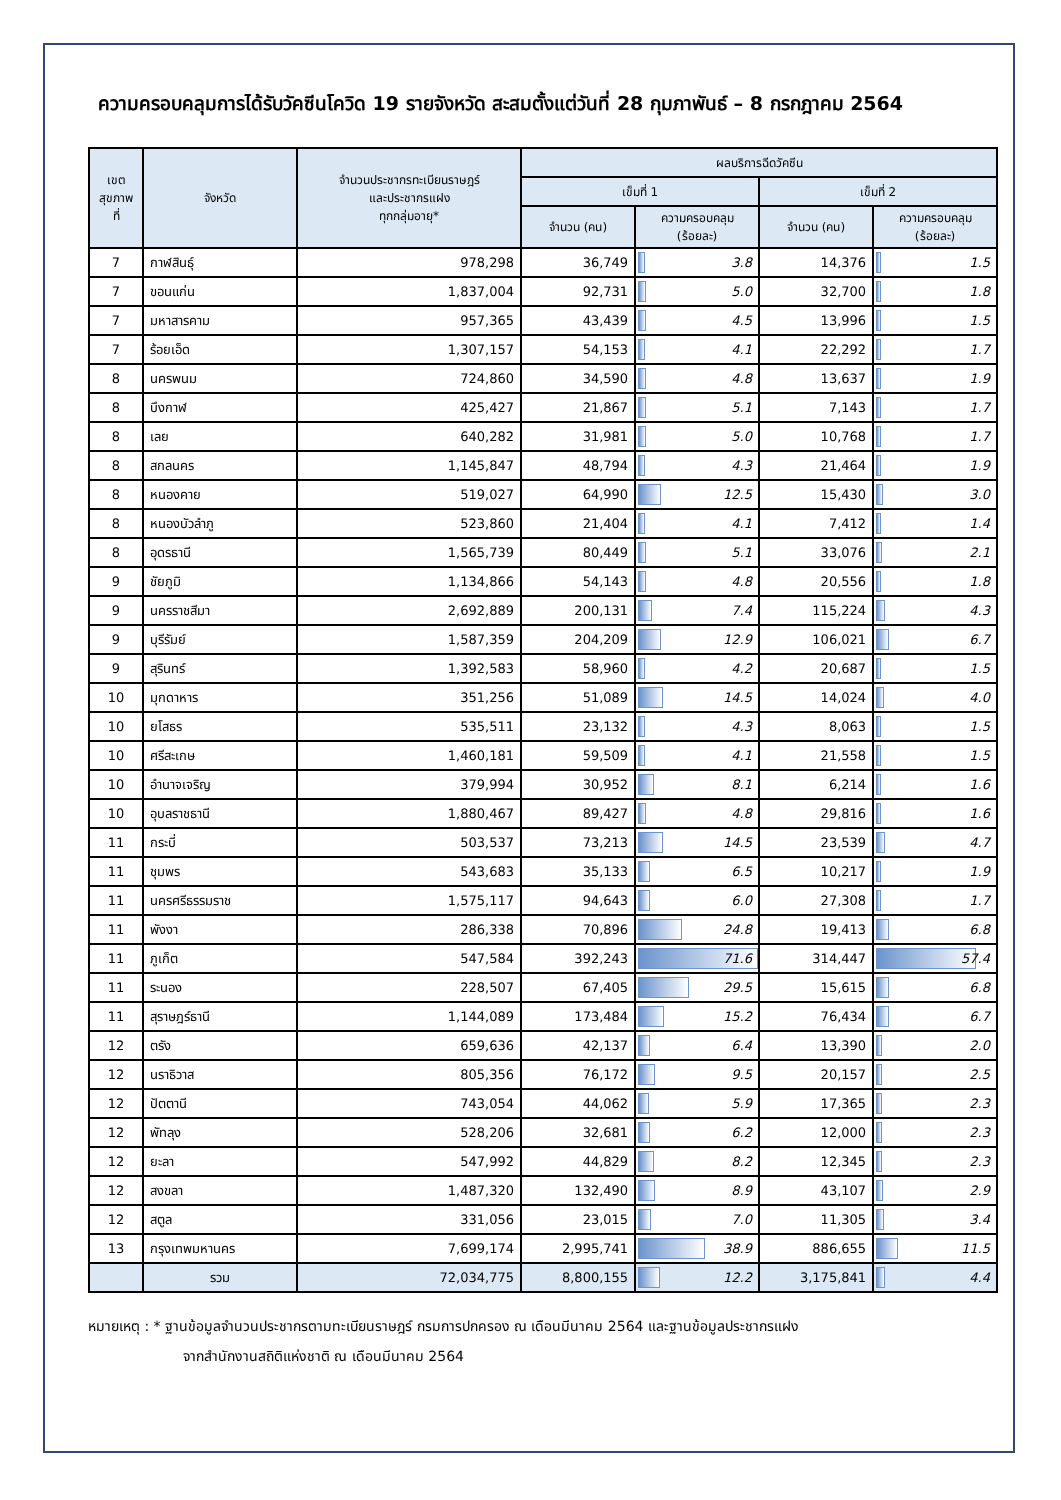ความครอบคลุมการได้รับวัคซีนโควิด 19 รายจังหวัด สะสมตั้งแต่วันที่ 28 กุมภาพันธ์ – 8 กรกฎาคม 2564
| เขต สุขภาพ ที่ | จังหวัด | จำนวนประชากรทะเบียนราษฎร์ และประชากรแฝง ทุกกลุ่มอายุ* | ผลบริการฉีดวัคซีน | | | |
| --- | --- | --- | --- | --- | --- | --- |
| | | | เข็มที่ 1 | | เข็มที่ 2 | |
| | | | จำนวน (คน) | ความครอบคลุม (ร้อยละ) | จำนวน (คน) | ความครอบคลุม (ร้อยละ) |
| 7 | กาฬสินธุ์ | 978,298 | 36,749 | 3.8 | 14,376 | 1.5 |
| 7 | ขอนแก่น | 1,837,004 | 92,731 | 5.0 | 32,700 | 1.8 |
| 7 | มหาสารคาม | 957,365 | 43,439 | 4.5 | 13,996 | 1.5 |
| 7 | ร้อยเอ็ด | 1,307,157 | 54,153 | 4.1 | 22,292 | 1.7 |
| 8 | นครพนม | 724,860 | 34,590 | 4.8 | 13,637 | 1.9 |
| 8 | บึงกาฬ | 425,427 | 21,867 | 5.1 | 7,143 | 1.7 |
| 8 | เลย | 640,282 | 31,981 | 5.0 | 10,768 | 1.7 |
| 8 | สกลนคร | 1,145,847 | 48,794 | 4.3 | 21,464 | 1.9 |
| 8 | หนองคาย | 519,027 | 64,990 | 12.5 | 15,430 | 3.0 |
| 8 | หนองบัวลำภู | 523,860 | 21,404 | 4.1 | 7,412 | 1.4 |
| 8 | อุดรธานี | 1,565,739 | 80,449 | 5.1 | 33,076 | 2.1 |
| 9 | ชัยภูมิ | 1,134,866 | 54,143 | 4.8 | 20,556 | 1.8 |
| 9 | นครราชสีมา | 2,692,889 | 200,131 | 7.4 | 115,224 | 4.3 |
| 9 | บุรีรัมย์ | 1,587,359 | 204,209 | 12.9 | 106,021 | 6.7 |
| 9 | สุรินทร์ | 1,392,583 | 58,960 | 4.2 | 20,687 | 1.5 |
| 10 | มุกดาหาร | 351,256 | 51,089 | 14.5 | 14,024 | 4.0 |
| 10 | ยโสธร | 535,511 | 23,132 | 4.3 | 8,063 | 1.5 |
| 10 | ศรีสะเกษ | 1,460,181 | 59,509 | 4.1 | 21,558 | 1.5 |
| 10 | อำนาจเจริญ | 379,994 | 30,952 | 8.1 | 6,214 | 1.6 |
| 10 | อุบลราชธานี | 1,880,467 | 89,427 | 4.8 | 29,816 | 1.6 |
| 11 | กระบี่ | 503,537 | 73,213 | 14.5 | 23,539 | 4.7 |
| 11 | ชุมพร | 543,683 | 35,133 | 6.5 | 10,217 | 1.9 |
| 11 | นครศรีธรรมราช | 1,575,117 | 94,643 | 6.0 | 27,308 | 1.7 |
| 11 | พังงา | 286,338 | 70,896 | 24.8 | 19,413 | 6.8 |
| 11 | ภูเก็ต | 547,584 | 392,243 | 71.6 | 314,447 | 57.4 |
| 11 | ระนอง | 228,507 | 67,405 | 29.5 | 15,615 | 6.8 |
| 11 | สุราษฎร์ธานี | 1,144,089 | 173,484 | 15.2 | 76,434 | 6.7 |
| 12 | ตรัง | 659,636 | 42,137 | 6.4 | 13,390 | 2.0 |
| 12 | นราธิวาส | 805,356 | 76,172 | 9.5 | 20,157 | 2.5 |
| 12 | ปัตตานี | 743,054 | 44,062 | 5.9 | 17,365 | 2.3 |
| 12 | พัทลุง | 528,206 | 32,681 | 6.2 | 12,000 | 2.3 |
| 12 | ยะลา | 547,992 | 44,829 | 8.2 | 12,345 | 2.3 |
| 12 | สงขลา | 1,487,320 | 132,490 | 8.9 | 43,107 | 2.9 |
| 12 | สตูล | 331,056 | 23,015 | 7.0 | 11,305 | 3.4 |
| 13 | กรุงเทพมหานคร | 7,699,174 | 2,995,741 | 38.9 | 886,655 | 11.5 |
| | รวม | 72,034,775 | 8,800,155 | 12.2 | 3,175,841 | 4.4 |
หมายเหตุ : * ฐานข้อมูลจำนวนประชากรตามทะเบียนราษฎร์ กรมการปกครอง ณ เดือนมีนาคม 2564 และฐานข้อมูลประชากรแฝง
จากสำนักงานสถิติแห่งชาติ ณ เดือนมีนาคม 2564